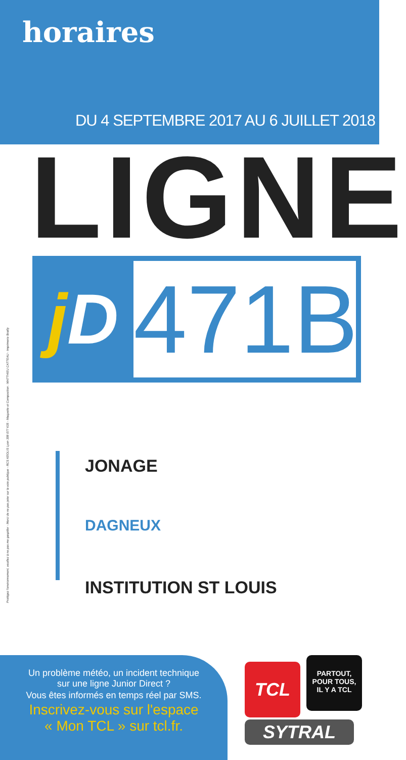horaires
DU 4 SEPTEMBRE 2017 AU 6 JUILLET 2018
LIGNE
j D
471B
Protégez l'environnement, veuillez à ne pas me gaspiller - Merci de ne pas jeter sur la voie publique - RCS KEOLIS Lyon 308 077 635 - Maquette et Composition : MATTHIEU CATTEAU - Imprimerie Brailly
JONAGE
DAGNEUX
INSTITUTION ST LOUIS
Un problème météo, un incident technique
sur une ligne Junior Direct ?
Vous êtes informés en temps réel par SMS.
Inscrivez-vous sur l'espace
« Mon TCL » sur tcl.fr.
TCL
PARTOUT,
POUR TOUS,
IL Y A TCL
SYTRAL